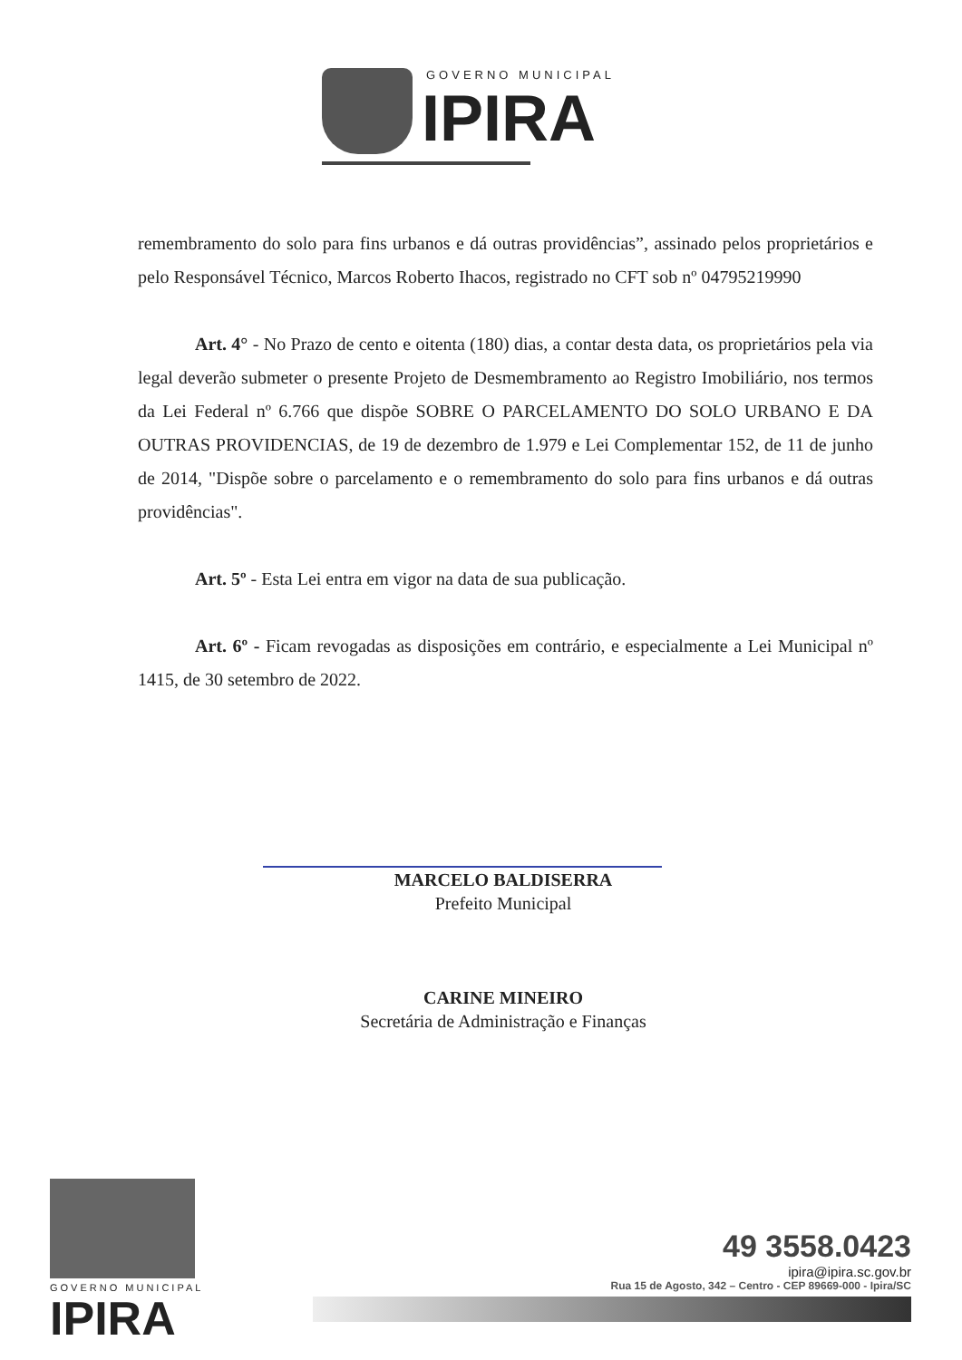GOVERNO MUNICIPAL
IPIRA
remembramento do solo para fins urbanos e dá outras providências”, assinado pelos proprietários e pelo Responsável Técnico, Marcos Roberto Ihacos, registrado no CFT sob nº 04795219990
Art. 4° - No Prazo de cento e oitenta (180) dias, a contar desta data, os proprietários pela via legal deverão submeter o presente Projeto de Desmembramento ao Registro Imobiliário, nos termos da Lei Federal nº 6.766 que dispõe SOBRE O PARCELAMENTO DO SOLO URBANO E DA OUTRAS PROVIDENCIAS, de 19 de dezembro de 1.979 e Lei Complementar 152, de 11 de junho de 2014, "Dispõe sobre o parcelamento e o remembramento do solo para fins urbanos e dá outras providências".
Art. 5º - Esta Lei entra em vigor na data de sua publicação.
Art. 6º - Ficam revogadas as disposições em contrário, e especialmente a Lei Municipal nº 1415, de 30 setembro de 2022.
MARCELO BALDISERRA
Prefeito Municipal
CARINE MINEIRO
Secretária de Administração e Finanças
GOVERNO MUNICIPAL
IPIRA
49 3558.0423
ipira@ipira.sc.gov.br
Rua 15 de Agosto, 342 – Centro - CEP 89669-000 - Ipira/SC